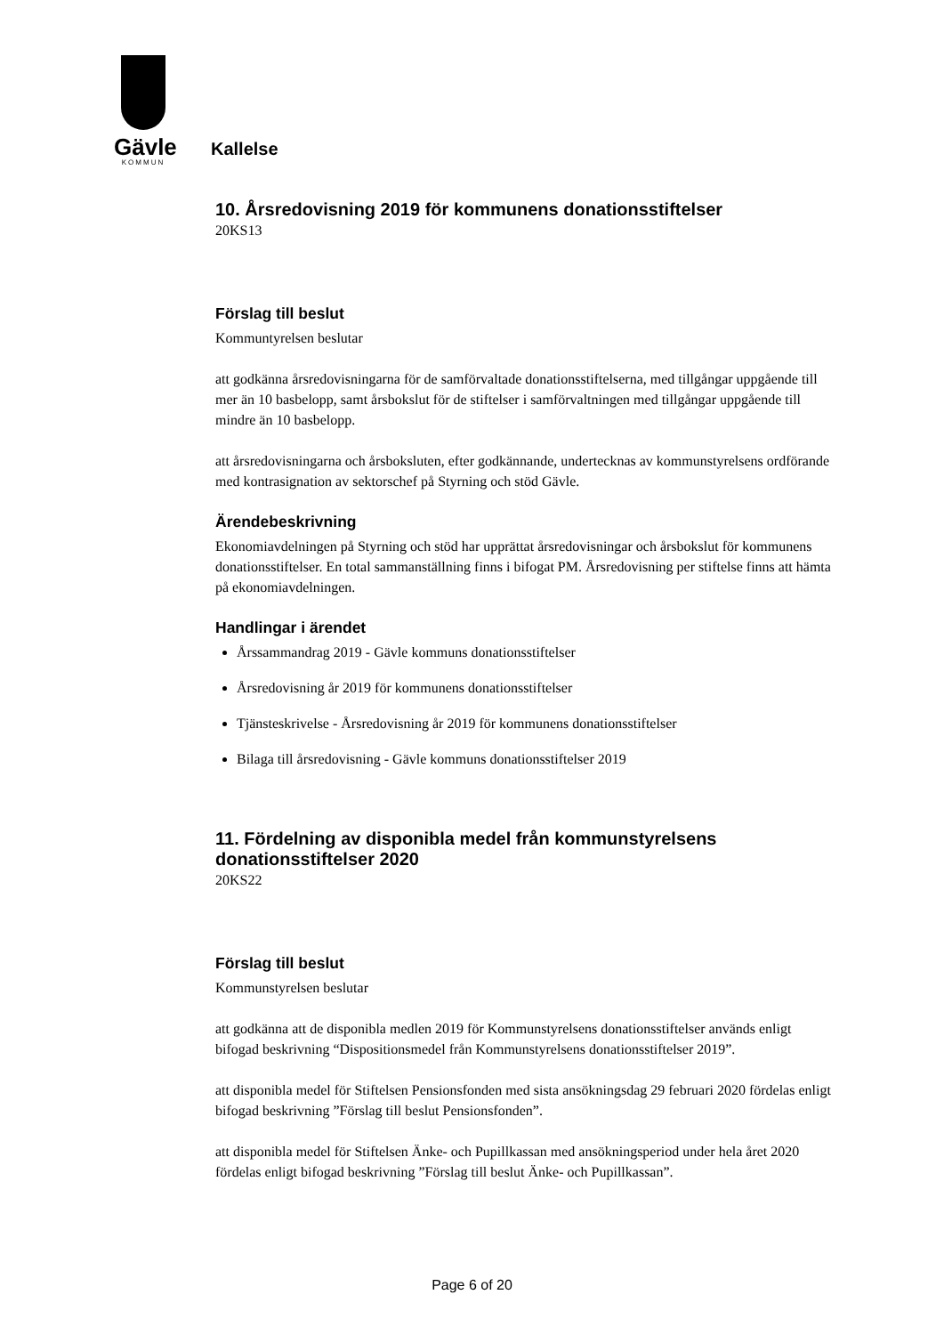Gävle
KOMMUN
Kallelse
10. Årsredovisning 2019 för kommunens donationsstiftelser
20KS13
Förslag till beslut
Kommuntyrelsen beslutar
att godkänna årsredovisningarna för de samförvaltade donationsstiftelserna, med tillgångar uppgående till mer än 10 basbelopp, samt årsbokslut för de stiftelser i samförvaltningen med tillgångar uppgående till mindre än 10 basbelopp.
att årsredovisningarna och årsboksluten, efter godkännande, undertecknas av kommunstyrelsens ordförande med kontrasignation av sektorschef på Styrning och stöd Gävle.
Ärendebeskrivning
Ekonomiavdelningen på Styrning och stöd har upprättat årsredovisningar och årsbokslut för kommunens donationsstiftelser. En total sammanställning finns i bifogat PM. Årsredovisning per stiftelse finns att hämta på ekonomiavdelningen.
Handlingar i ärendet
Årssammandrag 2019 - Gävle kommuns donationsstiftelser
Årsredovisning år 2019 för kommunens donationsstiftelser
Tjänsteskrivelse - Årsredovisning år 2019 för kommunens donationsstiftelser
Bilaga till årsredovisning - Gävle kommuns donationsstiftelser 2019
11. Fördelning av disponibla medel från kommunstyrelsens donationsstiftelser 2020
20KS22
Förslag till beslut
Kommunstyrelsen beslutar
att godkänna att de disponibla medlen 2019 för Kommunstyrelsens donationsstiftelser används enligt bifogad beskrivning “Dispositionsmedel från Kommunstyrelsens donationsstiftelser 2019”.
att disponibla medel för Stiftelsen Pensionsfonden med sista ansökningsdag 29 februari 2020 fördelas enligt bifogad beskrivning ”Förslag till beslut Pensionsfonden”.
att disponibla medel för Stiftelsen Änke- och Pupillkassan med ansökningsperiod under hela året 2020 fördelas enligt bifogad beskrivning ”Förslag till beslut Änke- och Pupillkassan”.
Page 6 of 20